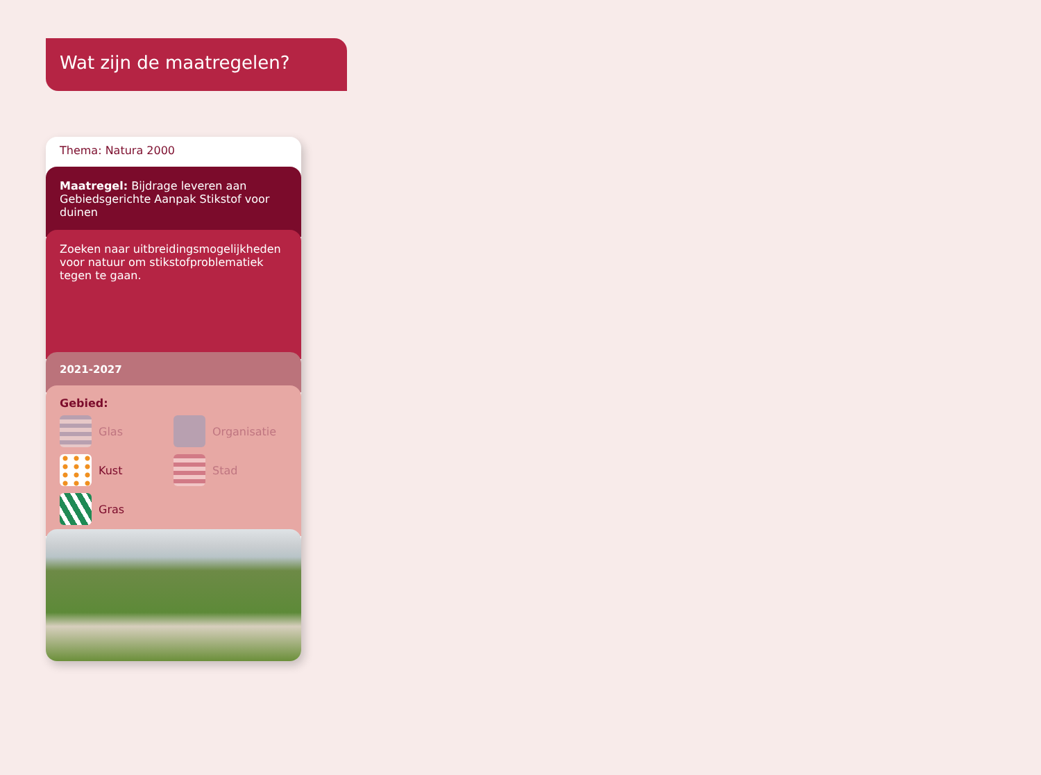Wat zijn de maatregelen?
Thema: Natura 2000
Maatregel: Bijdrage leveren aan Gebiedsgerichte Aanpak Stikstof voor duinen
Zoeken naar uitbreidingsmogelijkheden voor natuur om stikstofproblematiek tegen te gaan.
2021-2027
Gebied:
Glas
Organisatie
Kust
Stad
Gras